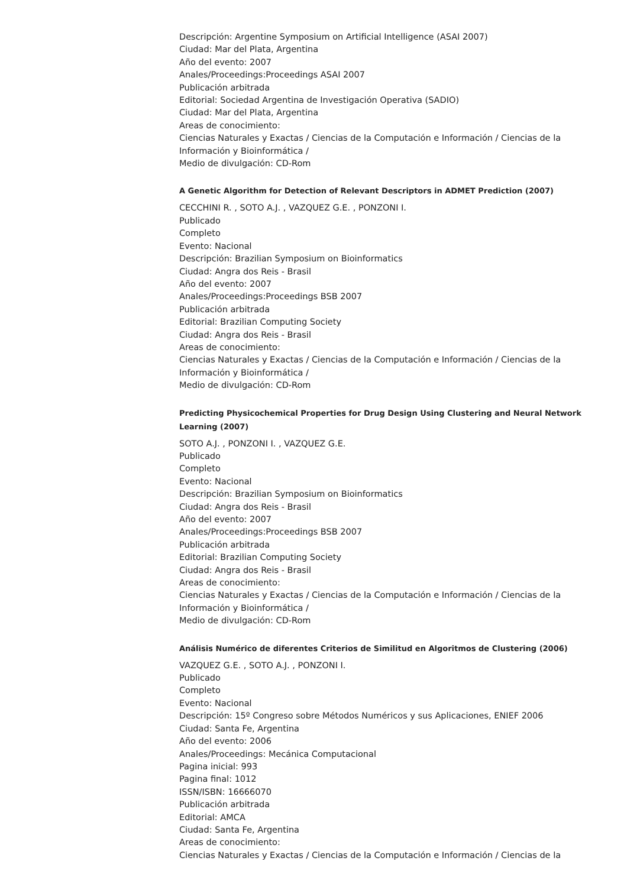Descripción: Argentine Symposium on Artificial Intelligence (ASAI 2007)
Ciudad: Mar del Plata, Argentina
Año del evento: 2007
Anales/Proceedings:Proceedings ASAI 2007
Publicación arbitrada
Editorial: Sociedad Argentina de Investigación Operativa (SADIO)
Ciudad: Mar del Plata, Argentina
Areas de conocimiento:
Ciencias Naturales y Exactas / Ciencias de la Computación e Información / Ciencias de la Información y Bioinformática /
Medio de divulgación: CD-Rom
A Genetic Algorithm for Detection of Relevant Descriptors in ADMET Prediction (2007)
CECCHINI R. , SOTO A.J. , VAZQUEZ G.E. , PONZONI I.
Publicado
Completo
Evento: Nacional
Descripción: Brazilian Symposium on Bioinformatics
Ciudad: Angra dos Reis - Brasil
Año del evento: 2007
Anales/Proceedings:Proceedings BSB 2007
Publicación arbitrada
Editorial: Brazilian Computing Society
Ciudad: Angra dos Reis - Brasil
Areas de conocimiento:
Ciencias Naturales y Exactas / Ciencias de la Computación e Información / Ciencias de la Información y Bioinformática /
Medio de divulgación: CD-Rom
Predicting Physicochemical Properties for Drug Design Using Clustering and Neural Network Learning (2007)
SOTO A.J. , PONZONI I. , VAZQUEZ G.E.
Publicado
Completo
Evento: Nacional
Descripción: Brazilian Symposium on Bioinformatics
Ciudad: Angra dos Reis - Brasil
Año del evento: 2007
Anales/Proceedings:Proceedings BSB 2007
Publicación arbitrada
Editorial: Brazilian Computing Society
Ciudad: Angra dos Reis - Brasil
Areas de conocimiento:
Ciencias Naturales y Exactas / Ciencias de la Computación e Información / Ciencias de la Información y Bioinformática /
Medio de divulgación: CD-Rom
Análisis Numérico de diferentes Criterios de Similitud en Algoritmos de Clustering (2006)
VAZQUEZ G.E. , SOTO A.J. , PONZONI I.
Publicado
Completo
Evento: Nacional
Descripción: 15º Congreso sobre Métodos Numéricos y sus Aplicaciones, ENIEF 2006
Ciudad: Santa Fe, Argentina
Año del evento: 2006
Anales/Proceedings: Mecánica Computacional
Pagina inicial: 993
Pagina final: 1012
ISSN/ISBN: 16666070
Publicación arbitrada
Editorial: AMCA
Ciudad: Santa Fe, Argentina
Areas de conocimiento:
Ciencias Naturales y Exactas / Ciencias de la Computación e Información / Ciencias de la